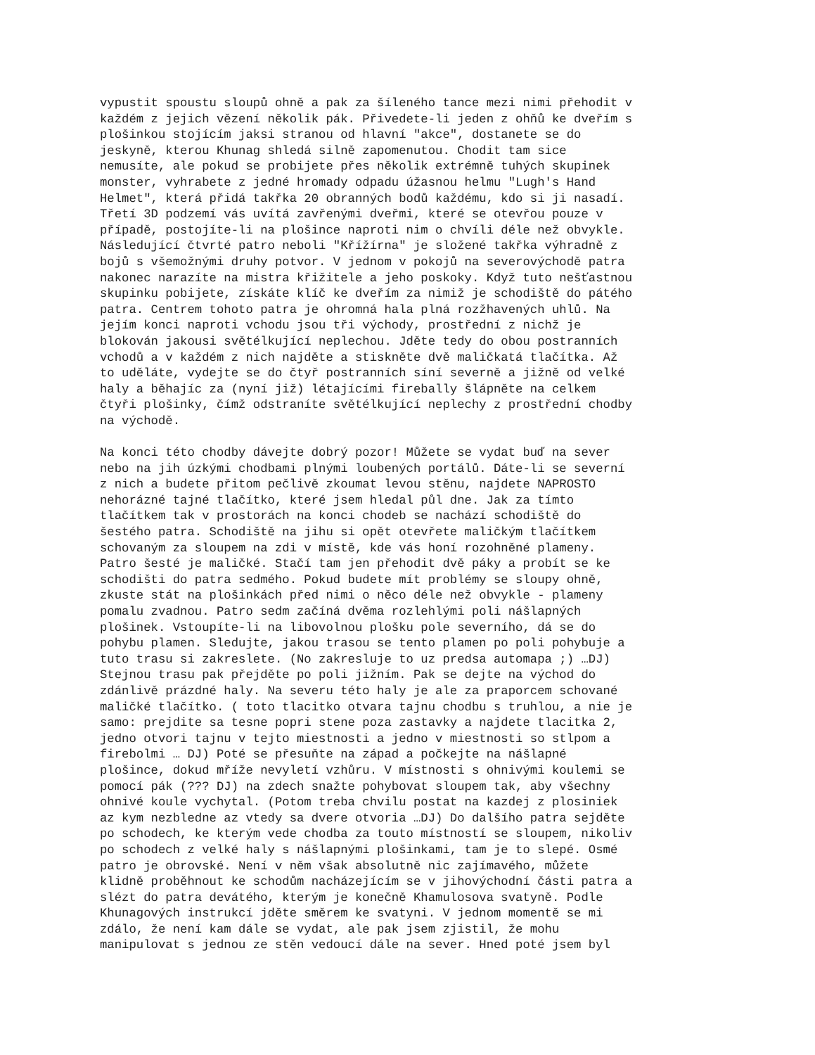vypustit spoustu sloupů ohně a pak za šíleného tance mezi nimi přehodit v každém z jejich vězení několik pák. Přivedete-li jeden z ohňů ke dveřím s plošinkou stojícím jaksi stranou od hlavní "akce", dostanete se do jeskyně, kterou Khunag shledá silně zapomenutou. Chodit tam sice nemusíte, ale pokud se probijete přes několik extrémně tuhých skupinek monster, vyhrabete z jedné hromady odpadu úžasnou helmu "Lugh's Hand Helmet", která přidá takřka 20 obranných bodů každému, kdo si ji nasadí. Třetí 3D podzemí vás uvítá zavřenými dveřmi, které se otevřou pouze v případě, postojíte-li na plošince naproti nim o chvíli déle než obvykle. Následující čtvrté patro neboli "Křížírna" je složené takřka výhradně z bojů s všemožnými druhy potvor. V jednom v pokojů na severovýchodě patra nakonec narazíte na mistra křižitele a jeho poskoky. Když tuto nešťastnou skupinku pobijete, získáte klíč ke dveřím za nimiž je schodiště do pátého patra. Centrem tohoto patra je ohromná hala plná rozžhavených uhlů. Na jejím konci naproti vchodu jsou tři východy, prostřední z nichž je blokován jakousi světélkující neplechou. Jděte tedy do obou postranních vchodů a v každém z nich najděte a stiskněte dvě maličkatá tlačítka. Až to uděláte, vydejte se do čtyř postranních síní severně a jižně od velké haly a běhajíc za (nyní již) létajícími firebally šlápněte na celkem čtyři plošinky, čímž odstraníte světélkující neplechy z prostřední chodby na východě. Na konci této chodby dávejte dobrý pozor! Můžete se vydat buď na sever nebo na jih úzkými chodbami plnými loubených portálů. Dáte-li se severní z nich a budete přitom pečlivě zkoumat levou stěnu, najdete NAPROSTO nehorázné tajné tlačítko, které jsem hledal půl dne. Jak za tímto tlačítkem tak v prostorách na konci chodeb se nachází schodiště do šestého patra. Schodiště na jihu si opět otevřete maličkým tlačítkem schovaným za sloupem na zdi v místě, kde vás honí rozohněné plameny. Patro šesté je maličké. Stačí tam jen přehodit dvě páky a probít se ke schodišti do patra sedmého. Pokud budete mít problémy se sloupy ohně, zkuste stát na plošinkách před nimi o něco déle než obvykle - plameny pomalu zvadnou. Patro sedm začíná dvěma rozlehlými poli nášlapných plošinek. Vstoupíte-li na libovolnou plošku pole severního, dá se do pohybu plamen. Sledujte, jakou trasou se tento plamen po poli pohybuje a tuto trasu si zakreslete. (No zakresluje to uz predsa automapa ;) …DJ) Stejnou trasu pak přejděte po poli jižním. Pak se dejte na východ do zdánlivě prázdné haly. Na severu této haly je ale za praporcem schované maličké tlačítko. ( toto tlacitko otvara tajnu chodbu s truhlou, a nie je samo: prejdite sa tesne popri stene poza zastavky a najdete tlacitka 2, jedno otvori tajnu v tejto miestnosti a jedno v miestnosti so stlpom a firebolmi … DJ) Poté se přesuňte na západ a počkejte na nášlapné plošince, dokud mříže nevyletí vzhůru. V místnosti s ohnivými koulemi se pomocí pák (??? DJ) na zdech snažte pohybovat sloupem tak, aby všechny ohnivé koule vychytal. (Potom treba chvilu postat na kazdej z plosiniek az kym nezbledne az vtedy sa dvere otvoria …DJ) Do dalšího patra sejděte po schodech, ke kterým vede chodba za touto místností se sloupem, nikoliv po schodech z velké haly s nášlapnými plošinkami, tam je to slepé. Osmé patro je obrovské. Není v něm však absolutně nic zajímavého, můžete klidně proběhnout ke schodům nacházejícím se v jihovýchodní části patra a slézt do patra devátého, kterým je konečně Khamulosova svatyně. Podle Khunagových instrukcí jděte směrem ke svatyni. V jednom momentě se mi zdálo, že není kam dále se vydat, ale pak jsem zjistil, že mohu manipulovat s jednou ze stěn vedoucí dále na sever. Hned poté jsem byl